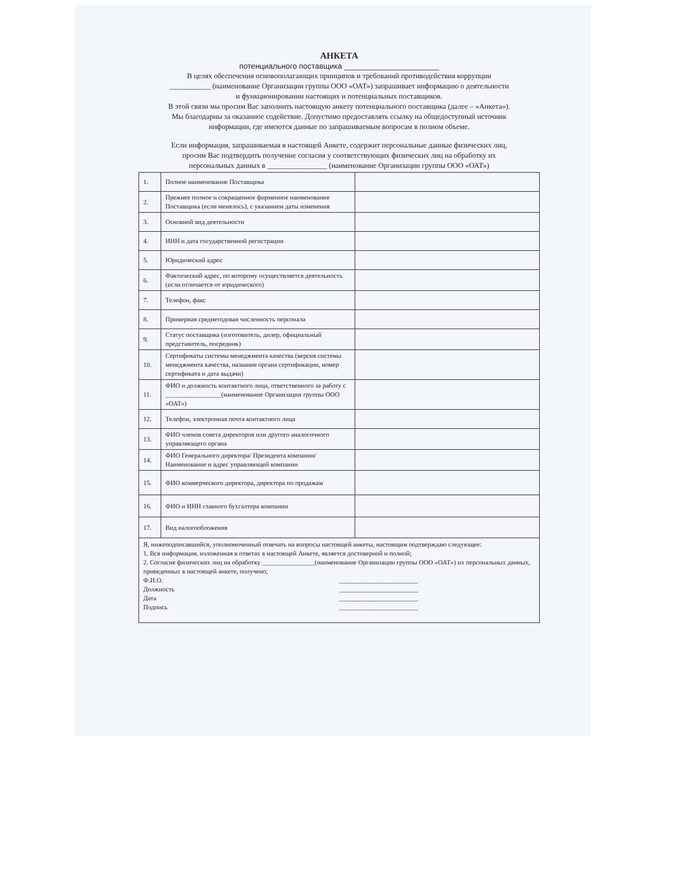АНКЕТА
потенциального поставщика ______________________
В целях обеспечения основополагающих принципов и требований противодействия коррупции
___________ (наименование Организации группы ООО «ОАТ») запрашивает информацию о деятельности
и функционировании настоящих и потенциальных поставщиков.
В этой связи мы просим Вас заполнить настоящую анкету потенциального поставщика (далее – «Анкета»).
Мы благодарны за оказанное содействие. Допустимо предоставлять ссылку на общедоступный источник
информации, где имеются данные по запрашиваемым вопросам в полном объеме.
Если информация, запрашиваемая в настоящей Анкете, содержит персональные данные физических лиц,
просим Вас подтвердить получение согласия у соответствующих физических лиц на обработку их
персональных данных в ________________ (наименование Организации группы ООО «ОАТ»)
| 1. | Полное наименование Поставщика | |
| 2. | Прежнее полное и сокращенное фирменное наименование Поставщика (если менялось), с указанием даты изменения | |
| 3. | Основной вид деятельности | |
| 4. | ИНН и дата государственной регистрации | |
| 5. | Юридический адрес | |
| 6. | Фактический адрес, по которому осуществляется деятельность (если отличается от юридического) | |
| 7. | Телефон, факс | |
| 8. | Примерная среднегодовая численность персонала | |
| 9. | Статус поставщика (изготовитель, дилер, официальный представитель, посредник) | |
| 10. | Сертификаты системы менеджмента качества (версия системы менеджмента качества, название органа сертификации, номер сертификата и дата выдачи) | |
| 11. | ФИО и должность контактного лица, ответственного за работу с _________________(наименование Организации группы ООО «ОАТ») | |
| 12. | Телефон, электронная почта контактного лица | |
| 13. | ФИО членов совета директоров или другого аналогичного управляющего органа | |
| 14. | ФИО Генерального директора/ Президента компании/ Наименование и адрес управляющей компании | |
| 15. | ФИО коммерческого директора, директора по продажам | |
| 16. | ФИО и ИНН главного бухгалтера компании | |
| 17. | Вид налогообложения | |
Я, нижеподписавшийся, уполномоченный отвечать на вопросы настоящей анкеты, настоящим подтверждаю следующее:
1. Вся информация, изложенная в ответах в настоящей Анкете, является достоверной и полной;
2. Согласие физических лиц на обработку ________________(наименование Организации группы ООО «ОАТ») их персональных данных, приведенных в настоящей анкете, получено;
Ф.И.О. ________________________
Должность ________________________
Дата ________________________
Подпись ________________________